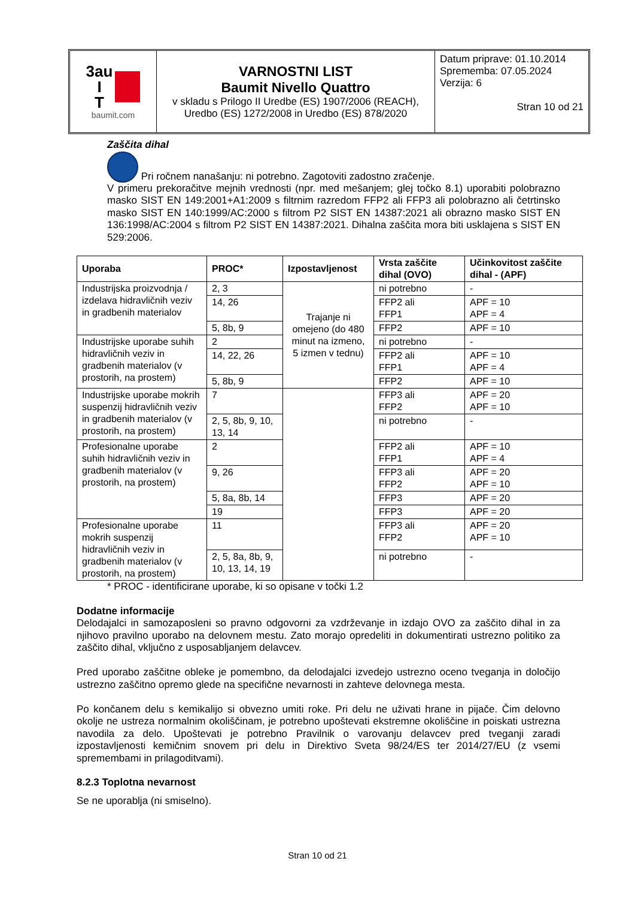| 3au I T baumit.com | VARNOSTNI LIST Baumit Nivello Quattro v skladu s Prilogo II Uredbe (ES) 1907/2006 (REACH), Uredbo (ES) 1272/2008 in Uredbo (ES) 878/2020 | Datum priprave: 01.10.2014 Sprememba: 07.05.2024 Verzija: 6 Stran 10 od 21 |
Zaščita dihal
Pri ročnem nanašanju: ni potrebno. Zagotoviti zadostno zračenje.
V primeru prekoračitve mejnih vrednosti (npr. med mešanjem; glej točko 8.1) uporabiti polobrazno masko SIST EN 149:2001+A1:2009 s filtrnim razredom FFP2 ali FFP3 ali polobrazno ali četrtinsko masko SIST EN 140:1999/AC:2000 s filtrom P2 SIST EN 14387:2021 ali obrazno masko SIST EN 136:1998/AC:2004 s filtrom P2 SIST EN 14387:2021. Dihalna zaščita mora biti usklajena s SIST EN 529:2006.
| Uporaba | PROC* | Izpostavljenost | Vrsta zaščite dihal (OVO) | Učinkovitost zaščite dihal - (APF) |
| --- | --- | --- | --- | --- |
| Industrijska proizvodnja / izdelava hidravličnih veziv in gradbenih materialov | 2, 3 | Trajanje ni omejeno (do 480 minut na izmeno, 5 izmen v tednu) | ni potrebno | - |
| | 14, 26 | | FFP2 ali FFP1 | APF = 10 APF = 4 |
| | 5, 8b, 9 | | FFP2 | APF = 10 |
| Industrijske uporabe suhih hidravličnih veziv in gradbenih materialov (v prostorih, na prostem) | 2 | | ni potrebno | - |
| | 14, 22, 26 | | FFP2 ali FFP1 | APF = 10 APF = 4 |
| | 5, 8b, 9 | | FFP2 | APF = 10 |
| Industrijske uporabe mokrih suspenzij hidravličnih veziv in gradbenih materialov (v prostorih, na prostem) | 7 | | FFP3 ali FFP2 | APF = 20 APF = 10 |
| | 2, 5, 8b, 9, 10, 13, 14 | | ni potrebno | - |
| Profesionalne uporabe suhih hidravličnih veziv in gradbenih materialov (v prostorih, na prostem) | 2 | | FFP2 ali FFP1 | APF = 10 APF = 4 |
| | 9, 26 | | FFP3 ali FFP2 | APF = 20 APF = 10 |
| | 5, 8a, 8b, 14 | | FFP3 | APF = 20 |
| | 19 | | FFP3 | APF = 20 |
| Profesionalne uporabe mokrih suspenzij hidravličnih veziv in gradbenih materialov (v prostorih, na prostem) | 11 | | FFP3 ali FFP2 | APF = 20 APF = 10 |
| | 2, 5, 8a, 8b, 9, 10, 13, 14, 19 | | ni potrebno | - |
* PROC - identificirane uporabe, ki so opisane v točki 1.2
Dodatne informacije
Delodajalci in samozaposleni so pravno odgovorni za vzdrževanje in izdajo OVO za zaščito dihal in za njihovo pravilno uporabo na delovnem mestu. Zato morajo opredeliti in dokumentirati ustrezno politiko za zaščito dihal, vključno z usposabljanjem delavcev.
Pred uporabo zaščitne obleke je pomembno, da delodajalci izvedejo ustrezno oceno tveganja in določijo ustrezno zaščitno opremo glede na specifične nevarnosti in zahteve delovnega mesta.
Po končanem delu s kemikalijo si obvezno umiti roke. Pri delu ne uživati hrane in pijače. Čim delovno okolje ne ustreza normalnim okoliščinam, je potrebno upoštevati ekstremne okoliščine in poiskati ustrezna navodila za delo. Upoštevati je potrebno Pravilnik o varovanju delavcev pred tveganji zaradi izpostavljenosti kemičnim snovem pri delu in Direktivo Sveta 98/24/ES ter 2014/27/EU (z vsemi spremembami in prilagoditvami).
8.2.3 Toplotna nevarnost
Se ne uporablja (ni smiselno).
Stran 10 od 21